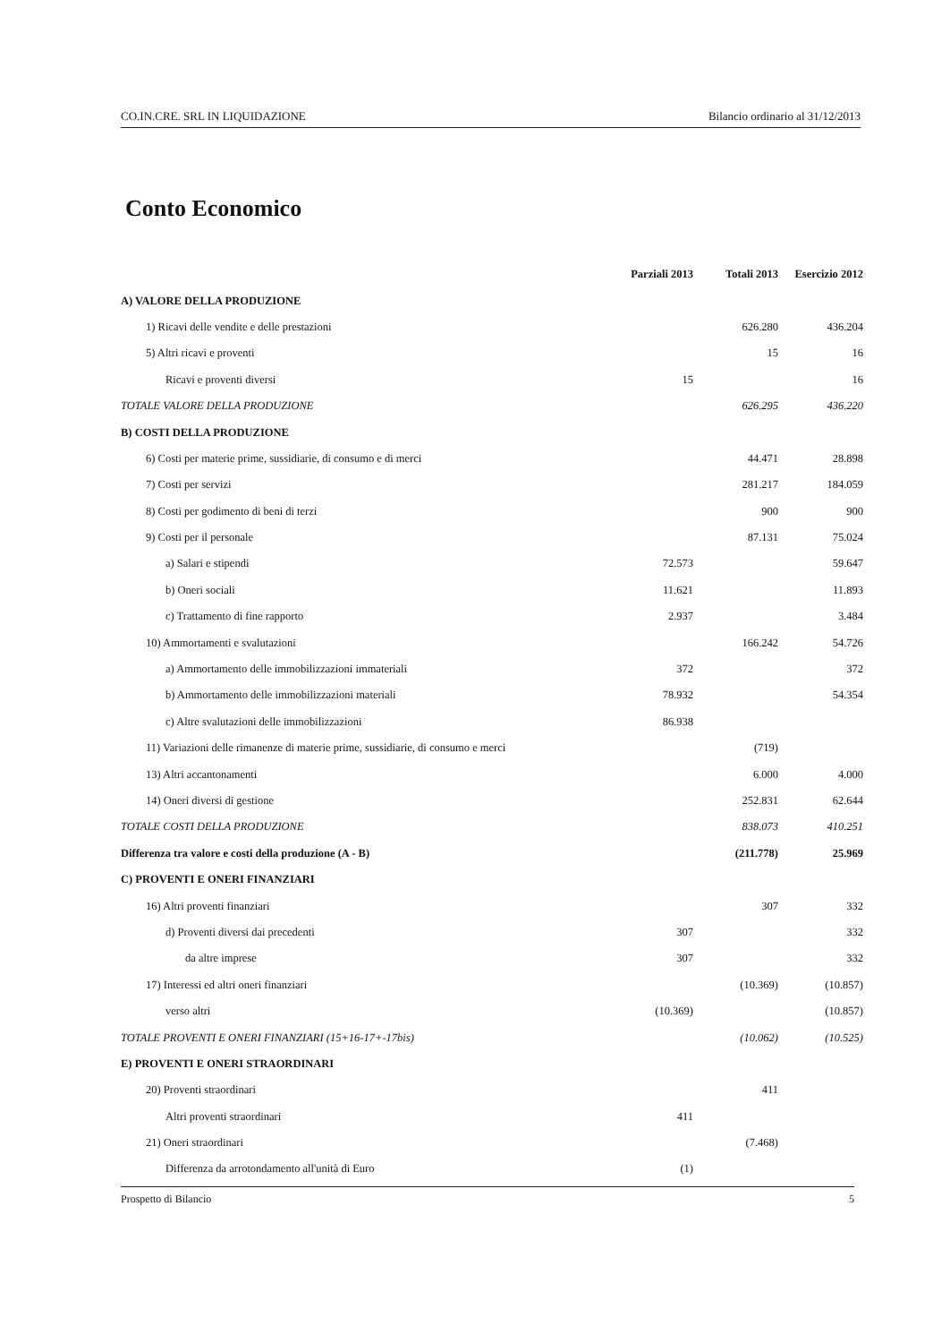CO.IN.CRE. SRL IN LIQUIDAZIONE Bilancio ordinario al 31/12/2013
Conto Economico
| | Parziali 2013 | Totali 2013 | Esercizio 2012 |
| --- | --- | --- | --- |
| A) VALORE DELLA PRODUZIONE | | | |
| 1) Ricavi delle vendite e delle prestazioni | | 626.280 | 436.204 |
| 5) Altri ricavi e proventi | | 15 | 16 |
| Ricavi e proventi diversi | 15 | | 16 |
| TOTALE VALORE DELLA PRODUZIONE | | 626.295 | 436.220 |
| B) COSTI DELLA PRODUZIONE | | | |
| 6) Costi per materie prime, sussidiarie, di consumo e di merci | | 44.471 | 28.898 |
| 7) Costi per servizi | | 281.217 | 184.059 |
| 8) Costi per godimento di beni di terzi | | 900 | 900 |
| 9) Costi per il personale | | 87.131 | 75.024 |
| a) Salari e stipendi | 72.573 | | 59.647 |
| b) Oneri sociali | 11.621 | | 11.893 |
| c) Trattamento di fine rapporto | 2.937 | | 3.484 |
| 10) Ammortamenti e svalutazioni | | 166.242 | 54.726 |
| a) Ammortamento delle immobilizzazioni immateriali | 372 | | 372 |
| b) Ammortamento delle immobilizzazioni materiali | 78.932 | | 54.354 |
| c) Altre svalutazioni delle immobilizzazioni | 86.938 | | |
| 11) Variazioni delle rimanenze di materie prime, sussidiarie, di consumo e merci | | (719) | |
| 13) Altri accantonamenti | | 6.000 | 4.000 |
| 14) Oneri diversi di gestione | | 252.831 | 62.644 |
| TOTALE COSTI DELLA PRODUZIONE | | 838.073 | 410.251 |
| Differenza tra valore e costi della produzione (A - B) | | (211.778) | 25.969 |
| C) PROVENTI E ONERI FINANZIARI | | | |
| 16) Altri proventi finanziari | | 307 | 332 |
| d) Proventi diversi dai precedenti | 307 | | 332 |
| da altre imprese | 307 | | 332 |
| 17) Interessi ed altri oneri finanziari | | (10.369) | (10.857) |
| verso altri | (10.369) | | (10.857) |
| TOTALE PROVENTI E ONERI FINANZIARI (15+16-17+-17bis) | | (10.062) | (10.525) |
| E) PROVENTI E ONERI STRAORDINARI | | | |
| 20) Proventi straordinari | | 411 | |
| Altri proventi straordinari | 411 | | |
| 21) Oneri straordinari | | (7.468) | |
| Differenza da arrotondamento all'unità di Euro | (1) | | |
Prospetto di Bilancio 5